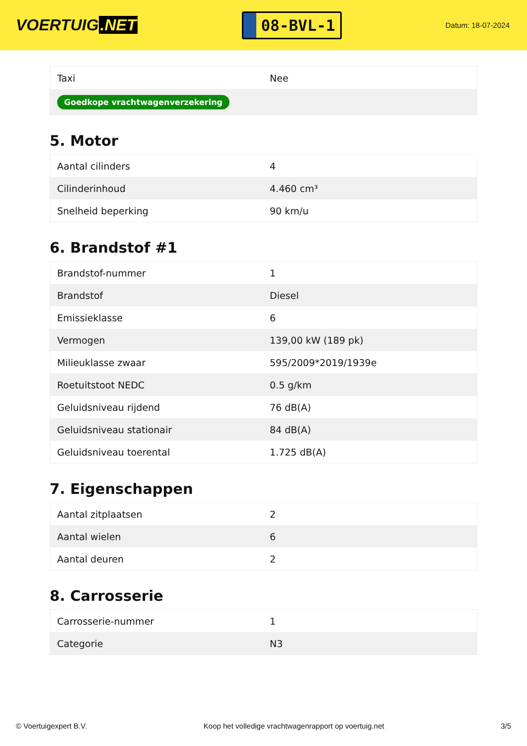VOERTUIG.NET
08-BVL-1
Datum: 18-07-2024
| Taxi | Nee |
| Goedkope vrachtwagenverzekering | |
5. Motor
| Aantal cilinders | 4 |
| Cilinderinhoud | 4.460 cm³ |
| Snelheid beperking | 90 km/u |
6. Brandstof #1
| Brandstof-nummer | 1 |
| Brandstof | Diesel |
| Emissieklasse | 6 |
| Vermogen | 139,00 kW (189 pk) |
| Milieuklasse zwaar | 595/2009*2019/1939e |
| Roetuitstoot NEDC | 0.5 g/km |
| Geluidsniveau rijdend | 76 dB(A) |
| Geluidsniveau stationair | 84 dB(A) |
| Geluidsniveau toerental | 1.725 dB(A) |
7. Eigenschappen
| Aantal zitplaatsen | 2 |
| Aantal wielen | 6 |
| Aantal deuren | 2 |
8. Carrosserie
| Carrosserie-nummer | 1 |
| Categorie | N3 |
© Voertuigexpert B.V. Koop het volledige vrachtwagenrapport op voertuig.net 3/5